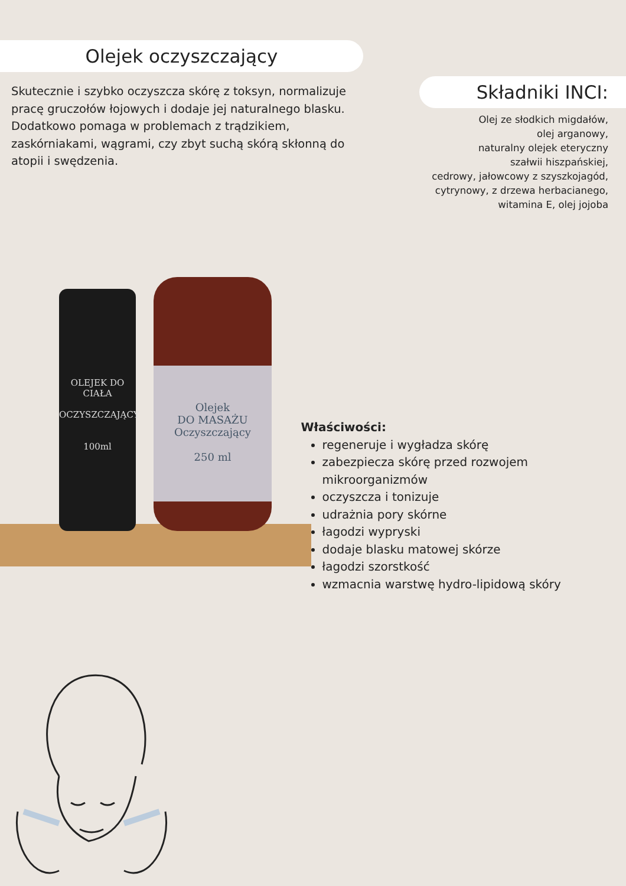Olejek oczyszczający
Skutecznie i szybko oczyszcza skórę z toksyn, normalizuje pracę gruczołów łojowych i dodaje jej naturalnego blasku. Dodatkowo pomaga w problemach z trądzikiem, zaskórniakami, wągrami, czy zbyt suchą skórą skłonną do atopii i swędzenia.
Składniki INCI:
Olej ze słodkich migdałów,
olej arganowy,
naturalny olejek eteryczny
szałwii hiszpańskiej,
cedrowy, jałowcowy z szyszkojagód,
cytrynowy, z drzewa herbacianego,
witamina E, olej jojoba
OLEJEK DO CIAŁA
OCZYSZCZAJĄCY
100ml
Olejek
DO MASAŻU
Oczyszczający
250 ml
Właściwości:
regeneruje i wygładza skórę
zabezpiecza skórę przed rozwojem mikroorganizmów
oczyszcza i tonizuje
udrażnia pory skórne
łagodzi wypryski
dodaje blasku matowej skórze
łagodzi szorstkość
wzmacnia warstwę hydro-lipidową skóry